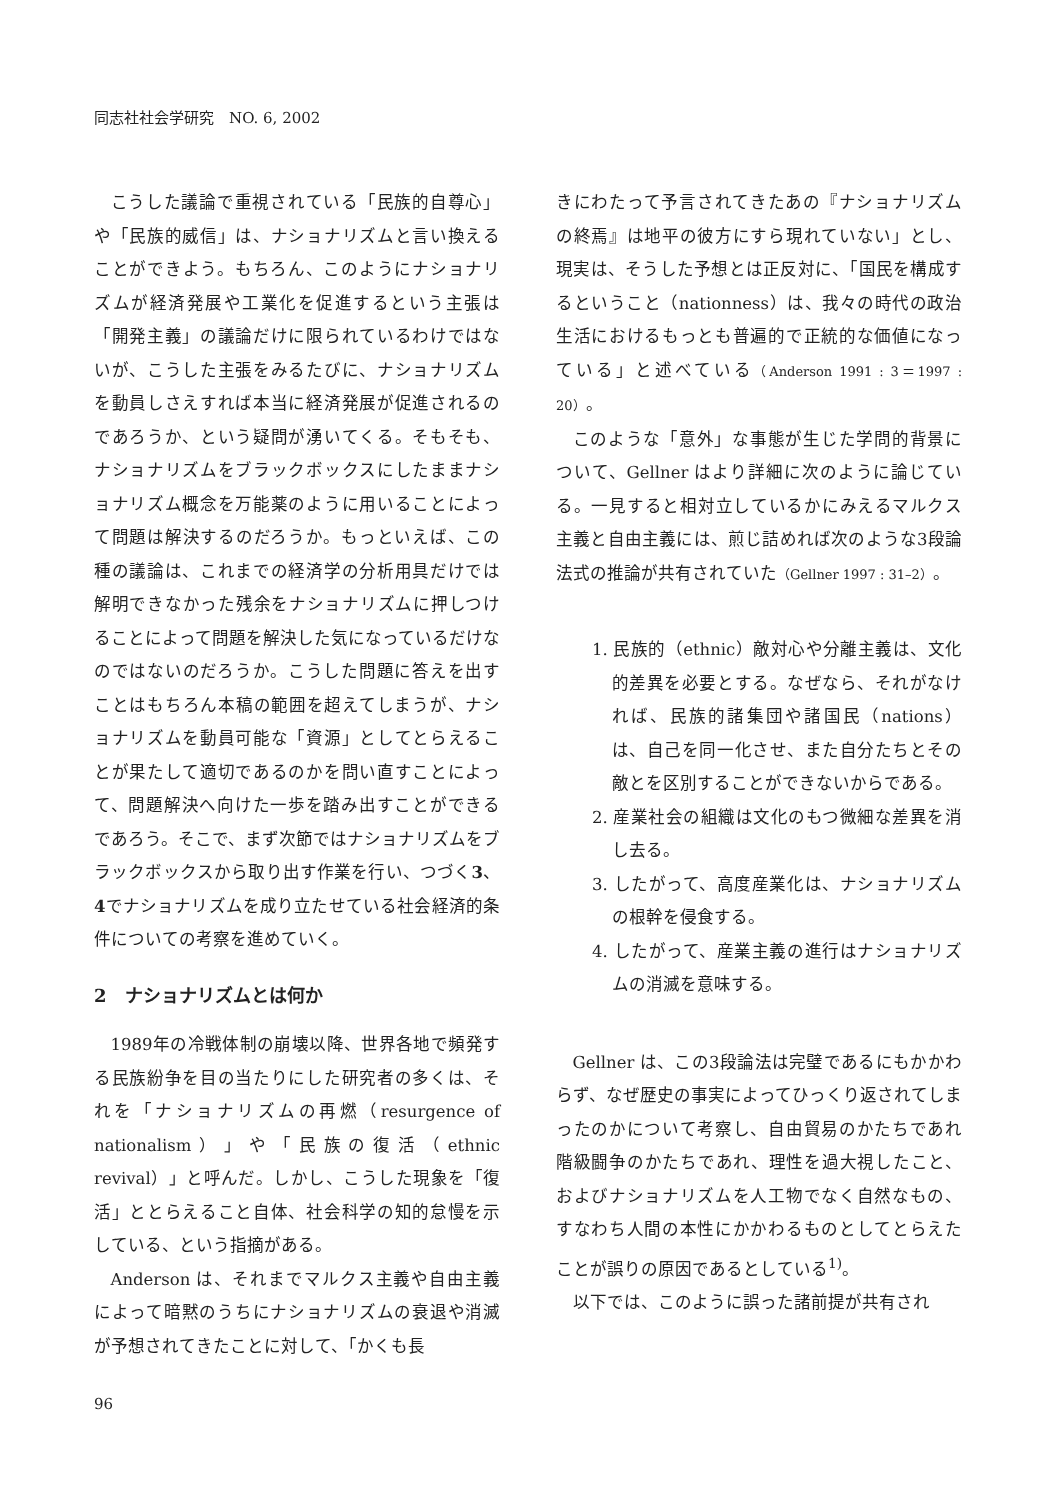同志社社会学研究　NO. 6, 2002
こうした議論で重視されている「民族的自尊心」や「民族的威信」は、ナショナリズムと言い換えることができよう。もちろん、このようにナショナリズムが経済発展や工業化を促進するという主張は「開発主義」の議論だけに限られているわけではないが、こうした主張をみるたびに、ナショナリズムを動員しさえすれば本当に経済発展が促進されるのであろうか、という疑問が湧いてくる。そもそも、ナショナリズムをブラックボックスにしたままナショナリズム概念を万能薬のように用いることによって問題は解決するのだろうか。もっといえば、この種の議論は、これまでの経済学の分析用具だけでは解明できなかった残余をナショナリズムに押しつけることによって問題を解決した気になっているだけなのではないのだろうか。こうした問題に答えを出すことはもちろん本稿の範囲を超えてしまうが、ナショナリズムを動員可能な「資源」としてとらえることが果たして適切であるのかを問い直すことによって、問題解決へ向けた一歩を踏み出すことができるであろう。そこで、まず次節ではナショナリズムをブラックボックスから取り出す作業を行い、つづく3、4でナショナリズムを成り立たせている社会経済的条件についての考察を進めていく。
2　ナショナリズムとは何か
1989年の冷戦体制の崩壊以降、世界各地で頻発する民族紛争を目の当たりにした研究者の多くは、それを「ナショナリズムの再燃（resurgence of nationalism）」や「民族の復活（ethnic revival）」と呼んだ。しかし、こうした現象を「復活」ととらえること自体、社会科学の知的怠慢を示している、という指摘がある。
Anderson は、それまでマルクス主義や自由主義によって暗黙のうちにナショナリズムの衰退や消滅が予想されてきたことに対して、「かくも長
きにわたって予言されてきたあの『ナショナリズムの終焉』は地平の彼方にすら現れていない」とし、現実は、そうした予想とは正反対に、「国民を構成するということ（nationness）は、我々の時代の政治生活におけるもっとも普遍的で正統的な価値になっている」と述べている（Anderson 1991 : 3＝1997 : 20）。
このような「意外」な事態が生じた学問的背景について、Gellner はより詳細に次のように論じている。一見すると相対立しているかにみえるマルクス主義と自由主義には、煎じ詰めれば次のような3段論法式の推論が共有されていた（Gellner 1997 : 31–2）。
1. 民族的（ethnic）敵対心や分離主義は、文化的差異を必要とする。なぜなら、それがなければ、民族的諸集団や諸国民（nations）は、自己を同一化させ、また自分たちとその敵とを区別することができないからである。
2. 産業社会の組織は文化のもつ微細な差異を消し去る。
3. したがって、高度産業化は、ナショナリズムの根幹を侵食する。
4. したがって、産業主義の進行はナショナリズムの消滅を意味する。
Gellner は、この3段論法は完璧であるにもかかわらず、なぜ歴史の事実によってひっくり返されてしまったのかについて考察し、自由貿易のかたちであれ階級闘争のかたちであれ、理性を過大視したこと、およびナショナリズムを人工物でなく自然なもの、すなわち人間の本性にかかわるものとしてとらえたことが誤りの原因であるとしている<sup>1)</sup>。
以下では、このように誤った諸前提が共有され
96